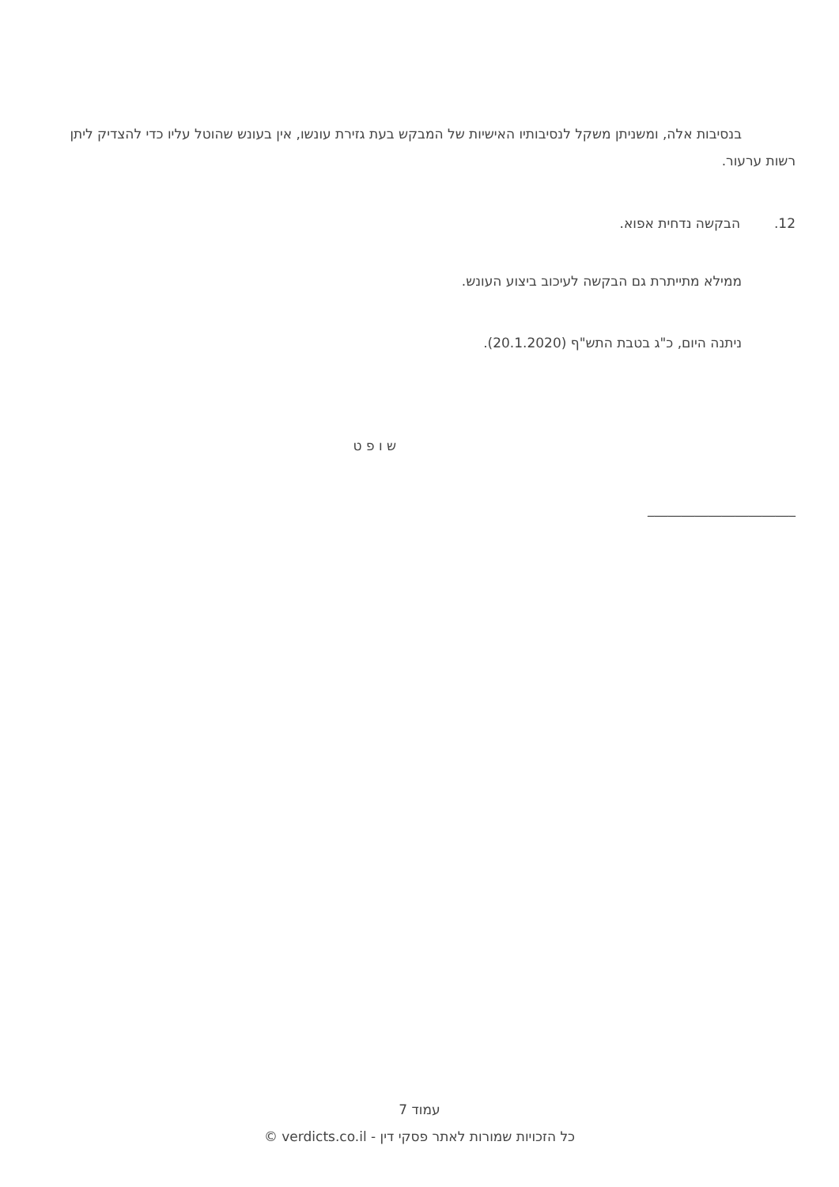בנסיבות אלה, ומשניתן משקל לנסיבותיו האישיות של המבקש בעת גזירת עונשו, אין בעונש שהוטל עליו כדי להצדיק ליתן רשות ערעור.
12. הבקשה נדחית אפוא.
ממילא מתייתרת גם הבקשה לעיכוב ביצוע העונש.
ניתנה היום, כ"ג בטבת התש"ף (20.1.2020).
ש ו פ ט
______________________
עמוד 7
כל הזכויות שמורות לאתר פסקי דין - verdicts.co.il ©